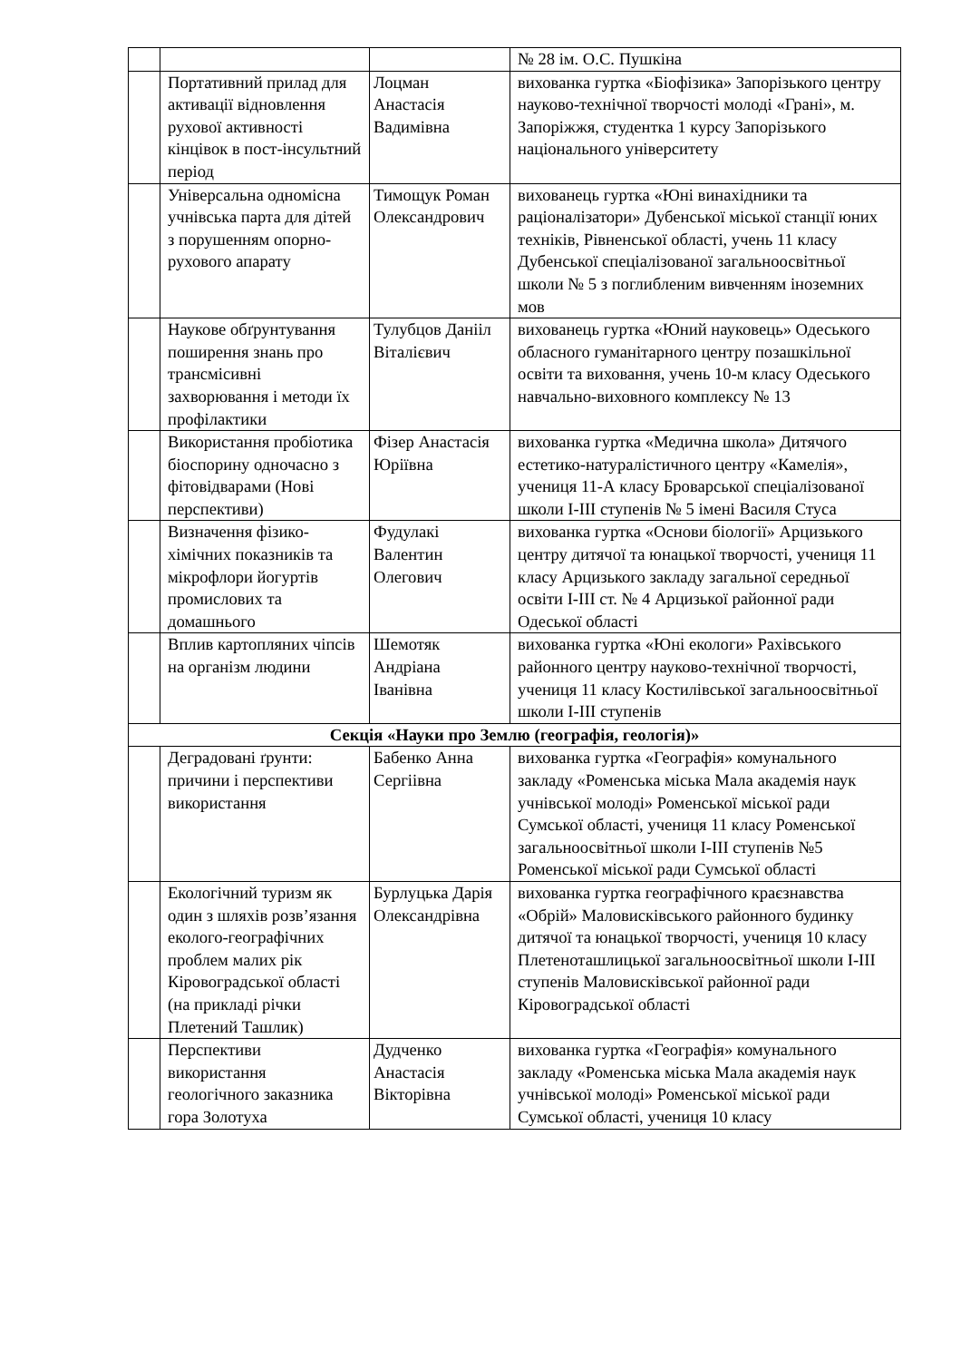| | | | № 28 ім. О.С. Пушкіна |
| | Портативний прилад для активації відновлення рухової активності кінцівок в пост-інсультний період | Лоцман Анастасія Вадимівна | вихованка гуртка «Біофізика» Запорізького центру науково-технічної творчості молоді «Грані», м. Запоріжжя, студентка 1 курсу Запорізького національного університету |
| | Універсальна одномісна учнівська парта для дітей з порушенням опорно-рухового апарату | Тимощук Роман Олександрович | вихованець гуртка «Юні винахідники та раціоналізатори» Дубенської міської станції юних техніків, Рівненської області, учень 11 класу Дубенської спеціалізованої загальноосвітньої школи № 5 з поглибленим вивченням іноземних мов |
| | Наукове обґрунтування поширення знань про трансмісивні захворювання і методи їх профілактики | Тулубцов Данііл Віталієвич | вихованець гуртка «Юний науковець» Одеського обласного гуманітарного центру позашкільної освіти та виховання, учень 10-м класу Одеського навчально-виховного комплексу № 13 |
| | Використання пробіотика біоспорину одночасно з фітовідварами (Нові перспективи) | Фізер Анастасія Юріївна | вихованка гуртка «Медична школа» Дитячого естетико-натуралістичного центру «Камелія», учениця 11-А класу Броварської спеціалізованої школи I-III ступенів № 5 імені Василя Стуса |
| | Визначення фізико-хімічних показників та мікрофлори йогуртів промислових та домашнього | Фудулакі Валентин Олегович | вихованка гуртка «Основи біології» Арцизького центру дитячої та юнацької творчості, учениця 11 класу Арцизького закладу загальної середньої освіти I-III ст. № 4 Арцизької районної ради Одеської області |
| | Вплив картопляних чіпсів на організм людини | Шемотяк Андріана Іванівна | вихованка гуртка «Юні екологи» Рахівського районного центру науково-технічної творчості, учениця 11 класу Костилівської загальноосвітньої школи I-III ступенів |
| Секція «Науки про Землю (географія, геологія)» | | | |
| | Деградовані ґрунти: причини і перспективи використання | Бабенко Анна Сергіівна | вихованка гуртка «Географія» комунального закладу «Роменська міська Мала академія наук учнівської молоді» Роменської міської ради Сумської області, учениця 11 класу Роменської загальноосвітньої школи I-III ступенів №5 Роменської міської ради Сумської області |
| | Екологічний туризм як один з шляхів розв’язання еколого-географічних проблем малих рік Кіровоградської області (на прикладі річки Плетений Ташлик) | Бурлуцька Дарія Олександрівна | вихованка гуртка географічного краєзнавства «Обрій» Маловисківського районного будинку дитячої та юнацької творчості, учениця 10 класу Плетеноташлицької загальноосвітньої школи I-III ступенів Маловисківської районної ради Кіровоградської області |
| | Перспективи використання геологічного заказника гора Золотуха | Дудченко Анастасія Вікторівна | вихованка гуртка «Географія» комунального закладу «Роменська міська Мала академія наук учнівської молоді» Роменської міської ради Сумської області, учениця 10 класу |